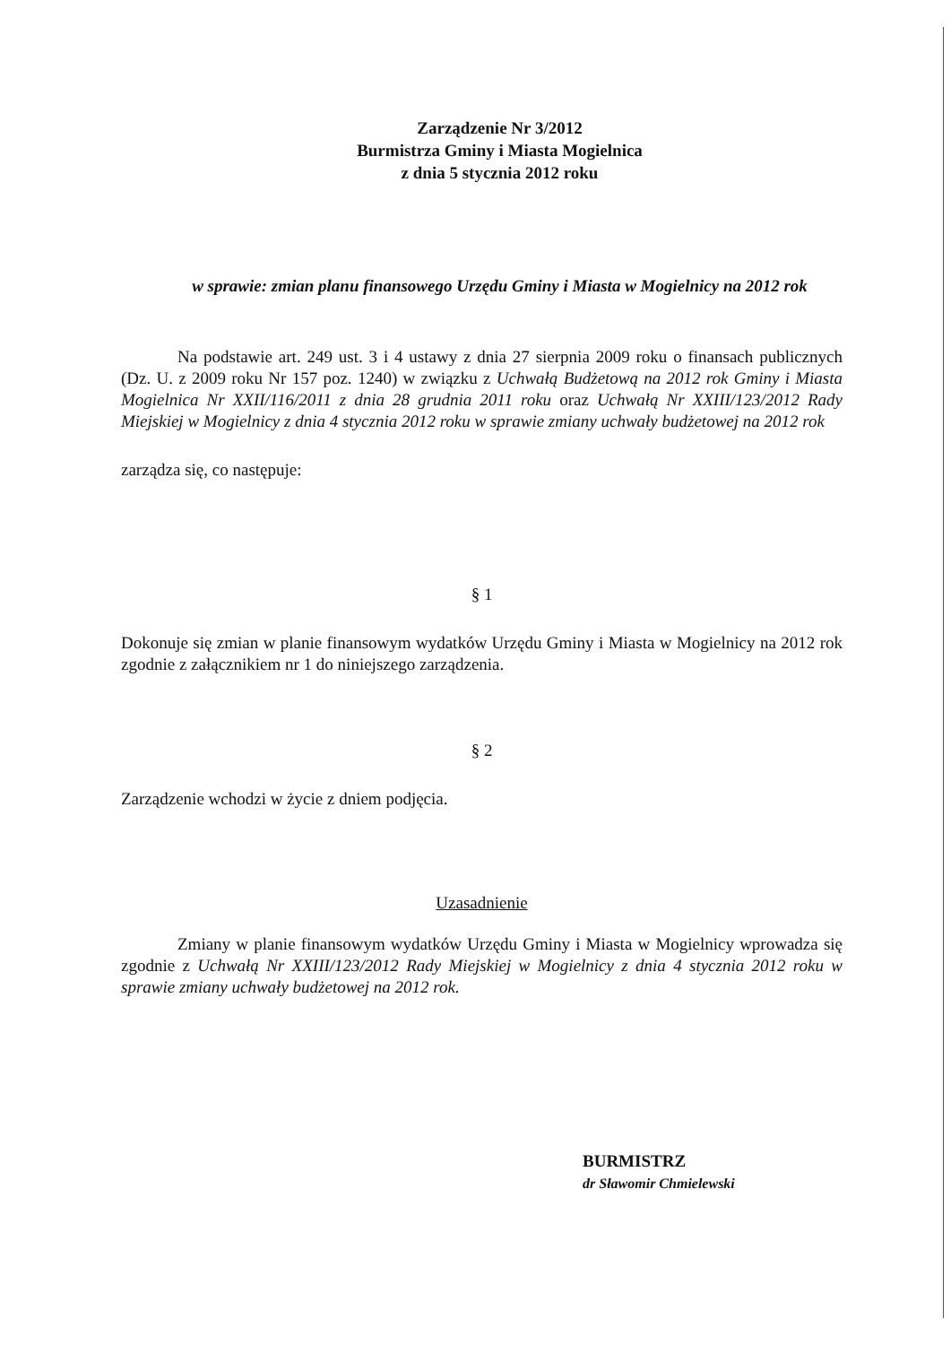Zarządzenie Nr 3/2012
Burmistrza Gminy i Miasta Mogielnica
z dnia 5 stycznia 2012 roku
w sprawie: zmian planu finansowego Urzędu Gminy i Miasta w Mogielnicy na 2012 rok
Na podstawie art. 249 ust. 3 i 4 ustawy z dnia 27 sierpnia 2009 roku o finansach publicznych (Dz. U. z 2009 roku Nr 157 poz. 1240) w związku z Uchwałą Budżetową na 2012 rok Gminy i Miasta Mogielnica Nr XXII/116/2011 z dnia 28 grudnia 2011 roku oraz Uchwałą Nr XXIII/123/2012 Rady Miejskiej w Mogielnicy z dnia 4 stycznia 2012 roku w sprawie zmiany uchwały budżetowej na 2012 rok
zarządza się, co następuje:
§ 1
Dokonuje się zmian w planie finansowym wydatków Urzędu Gminy i Miasta w Mogielnicy na 2012 rok zgodnie z załącznikiem nr 1 do niniejszego zarządzenia.
§ 2
Zarządzenie wchodzi w życie z dniem podjęcia.
Uzasadnienie
Zmiany w planie finansowym wydatków Urzędu Gminy i Miasta w Mogielnicy wprowadza się zgodnie z Uchwałą Nr XXIII/123/2012 Rady Miejskiej w Mogielnicy z dnia 4 stycznia 2012 roku w sprawie zmiany uchwały budżetowej na 2012 rok.
BURMISTRZ
dr Sławomir Chmielewski